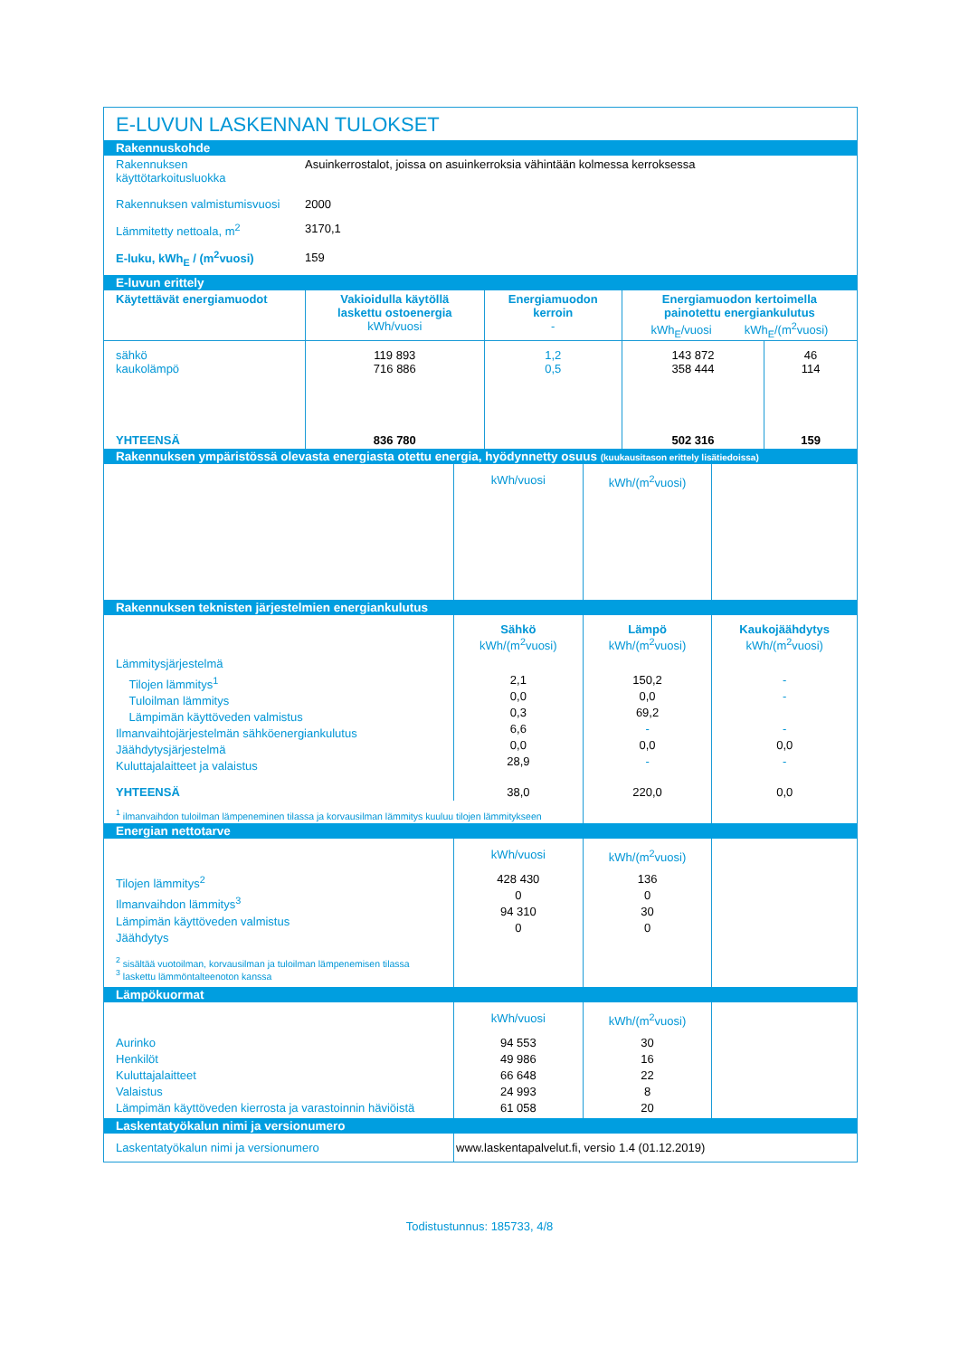E-LUVUN LASKENNAN TULOKSET
| Rakennuskohde | |
| Rakennuksen käyttötarkoitusluokka | Asuinkerrostalot, joissa on asuinkerroksia vähintään kolmessa kerroksessa |
| Rakennuksen valmistumisvuosi | 2000 |
| Lämmitetty nettoala, m<sup>2</sup> | 3170,1 |
| E-luku, kWh<sub>E</sub> / (m<sup>2</sup>vuosi) | 159 |
| E-luvun erittely | | | | |
| Käytettävät energiamuodot | Vakioidulla käytöllä laskettu ostoenergia kWh/vuosi | Energiamuodon kerroin - | Energiamuodon kertoimella painotettu energiankulutus kWh<sub>E</sub>/vuosi kWh<sub>E</sub>/(m<sup>2</sup>vuosi) | |
| sähkö kaukolämpö | 119 893 716 886 | 1,2 0,5 | 143 872 358 444 | 46 114 |
| YHTEENSÄ | 836 780 | | 502 316 | 159 |
| Rakennuksen ympäristössä olevasta energiasta otettu energia, hyödynnetty osuus (kuukausitason erittely lisätiedoissa) | | | |
| | kWh/vuosi | kWh/(m<sup>2</sup>vuosi) | |
| Rakennuksen teknisten järjestelmien energiankulutus | | | |
| | Sähkö kWh/(m<sup>2</sup>vuosi) | Lämpö kWh/(m<sup>2</sup>vuosi) | Kaukojäähdytys kWh/(m<sup>2</sup>vuosi) |
| Lämmitysjärjestelmä Tilojen lämmitys<sup>1</sup> Tuloilman lämmitys Lämpimän käyttöveden valmistus Ilmanvaihtojärjestelmän sähköenergiankulutus Jäähdytysjärjestelmä Kuluttajalaitteet ja valaistus | 2,1 0,0 0,3 6,6 0,0 28,9 | 150,2 0,0 69,2 - 0,0 - | - - - 0,0 - |
| YHTEENSÄ | 38,0 | 220,0 | 0,0 |
| <sup>1</sup> ilmanvaihdon tuloilman lämpeneminen tilassa ja korvausilman lämmitys kuuluu tilojen lämmitykseen | | | |
| Energian nettotarve | | | |
| | kWh/vuosi | kWh/(m<sup>2</sup>vuosi) | |
| Tilojen lämmitys<sup>2</sup> Ilmanvaihdon lämmitys<sup>3</sup> Lämpimän käyttöveden valmistus Jäähdytys | 428 430 0 94 310 0 | 136 0 30 0 | |
| <sup>2</sup> sisältää vuotoilman, korvausilman ja tuloilman lämpenemisen tilassa <sup>3</sup> laskettu lämmöntalteenoton kanssa | | | |
| Lämpökuormat | | | |
| | kWh/vuosi | kWh/(m<sup>2</sup>vuosi) | |
| Aurinko Henkilöt Kuluttajalaitteet Valaistus Lämpimän käyttöveden kierrosta ja varastoinnin häviöistä | 94 553 49 986 66 648 24 993 61 058 | 30 16 22 8 20 | |
| Laskentatyökalun nimi ja versionumero | | | |
| Laskentatyökalun nimi ja versionumero | www.laskentapalvelut.fi, versio 1.4 (01.12.2019) | | |
Todistustunnus: 185733, 4/8